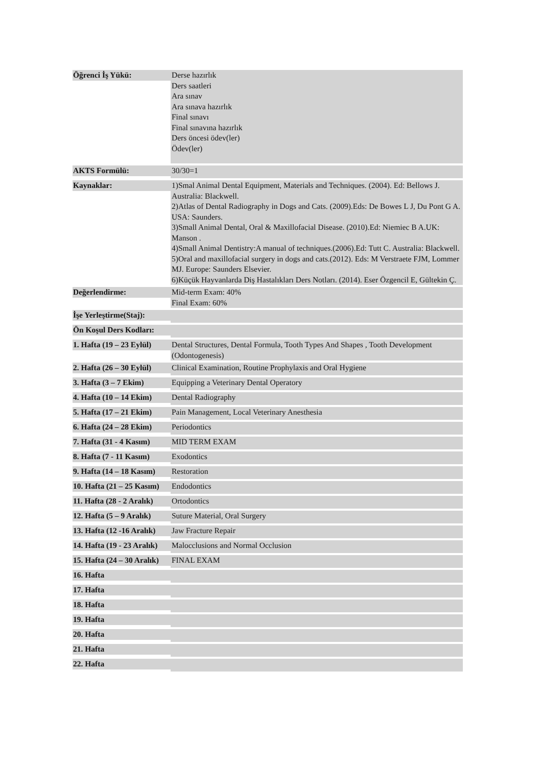| Öğrenci İş Yükü: | Derse hazırlık Ders saatleri Ara sınav Ara sınava hazırlık Final sınavı Final sınavına hazırlık Ders öncesi ödev(ler) Ödev(ler) |
| AKTS Formülü: | 30/30=1 |
| Kaynaklar: | 1)Smal Animal Dental Equipment, Materials and Techniques. (2004). Ed: Bellows J. Australia: Blackwell. 2)Atlas of Dental Radiography in Dogs and Cats. (2009).Eds: De Bowes L J, Du Pont G A. USA: Saunders. 3)Small Animal Dental, Oral & Maxillofacial Disease. (2010).Ed: Niemiec B A.UK: Manson . 4)Small Animal Dentistry:A manual of techniques.(2006).Ed: Tutt C. Australia: Blackwell. 5)Oral and maxillofacial surgery in dogs and cats.(2012). Eds: M Verstraete FJM, Lommer MJ. Europe: Saunders Elsevier. 6)Küçük Hayvanlarda Diş Hastalıkları Ders Notları. (2014). Eser Özgencil E, Gültekin Ç. |
| Değerlendirme: | Mid-term Exam: 40% Final Exam: 60% |
| İşe Yerleştirme(Staj): | |
| Ön Koşul Ders Kodları: | |
| 1. Hafta (19 – 23 Eylül) | Dental Structures, Dental Formula, Tooth Types And Shapes , Tooth Development (Odontogenesis) |
| 2. Hafta (26 – 30 Eylül) | Clinical Examination, Routine Prophylaxis and Oral Hygiene |
| 3. Hafta (3 – 7 Ekim) | Equipping a Veterinary Dental Operatory |
| 4. Hafta (10 – 14 Ekim) | Dental Radiography |
| 5. Hafta (17 – 21 Ekim) | Pain Management, Local Veterinary Anesthesia |
| 6. Hafta (24 – 28 Ekim) | Periodontics |
| 7. Hafta (31 - 4 Kasım) | MID TERM EXAM |
| 8. Hafta (7 - 11 Kasım) | Exodontics |
| 9. Hafta (14 – 18 Kasım) | Restoration |
| 10. Hafta (21 – 25 Kasım) | Endodontics |
| 11. Hafta (28 - 2 Aralık) | Ortodontics |
| 12. Hafta (5 – 9 Aralık) | Suture Material, Oral Surgery |
| 13. Hafta (12 -16 Aralık) | Jaw Fracture Repair |
| 14. Hafta (19 - 23 Aralık) | Malocclusions and Normal Occlusion |
| 15. Hafta (24 – 30 Aralık) | FINAL EXAM |
| 16. Hafta | |
| 17. Hafta | |
| 18. Hafta | |
| 19. Hafta | |
| 20. Hafta | |
| 21. Hafta | |
| 22. Hafta | |